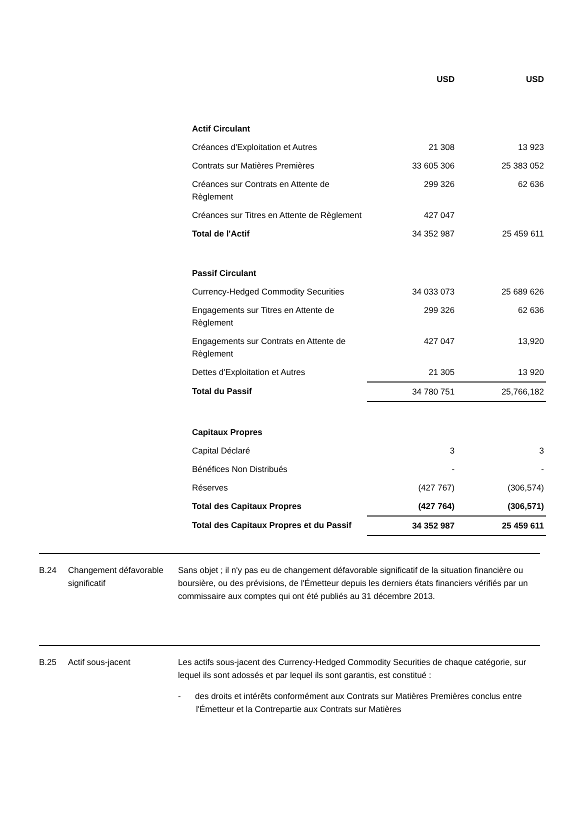| | USD | USD |
| --- | --- | --- |
| Actif Circulant | | |
| Créances d'Exploitation et Autres | 21 308 | 13 923 |
| Contrats sur Matières Premières | 33 605 306 | 25 383 052 |
| Créances sur Contrats en Attente de Règlement | 299 326 | 62 636 |
| Créances sur Titres en Attente de Règlement | 427 047 | |
| Total de l'Actif | 34 352 987 | 25 459 611 |
| Passif Circulant | | |
| Currency-Hedged Commodity Securities | 34 033 073 | 25 689 626 |
| Engagements sur Titres en Attente de Règlement | 299 326 | 62 636 |
| Engagements sur Contrats en Attente de Règlement | 427 047 | 13,920 |
| Dettes d'Exploitation et Autres | 21 305 | 13 920 |
| Total du Passif | 34 780 751 | 25,766,182 |
| Capitaux Propres | | |
| Capital Déclaré | 3 | 3 |
| Bénéfices Non Distribués | - | - |
| Réserves | (427 767) | (306,574) |
| Total des Capitaux Propres | (427 764) | (306,571) |
| Total des Capitaux Propres et du Passif | 34 352 987 | 25 459 611 |
B.24 Changement défavorable significatif
Sans objet ; il n'y pas eu de changement défavorable significatif de la situation financière ou boursière, ou des prévisions, de l'Émetteur depuis les derniers états financiers vérifiés par un commissaire aux comptes qui ont été publiés au 31 décembre 2013.
B.25 Actif sous-jacent Les actifs sous-jacent des Currency-Hedged Commodity Securities de chaque catégorie, sur lequel ils sont adossés et par lequel ils sont garantis, est constitué :
- des droits et intérêts conformément aux Contrats sur Matières Premières conclus entre l'Émetteur et la Contrepartie aux Contrats sur Matières